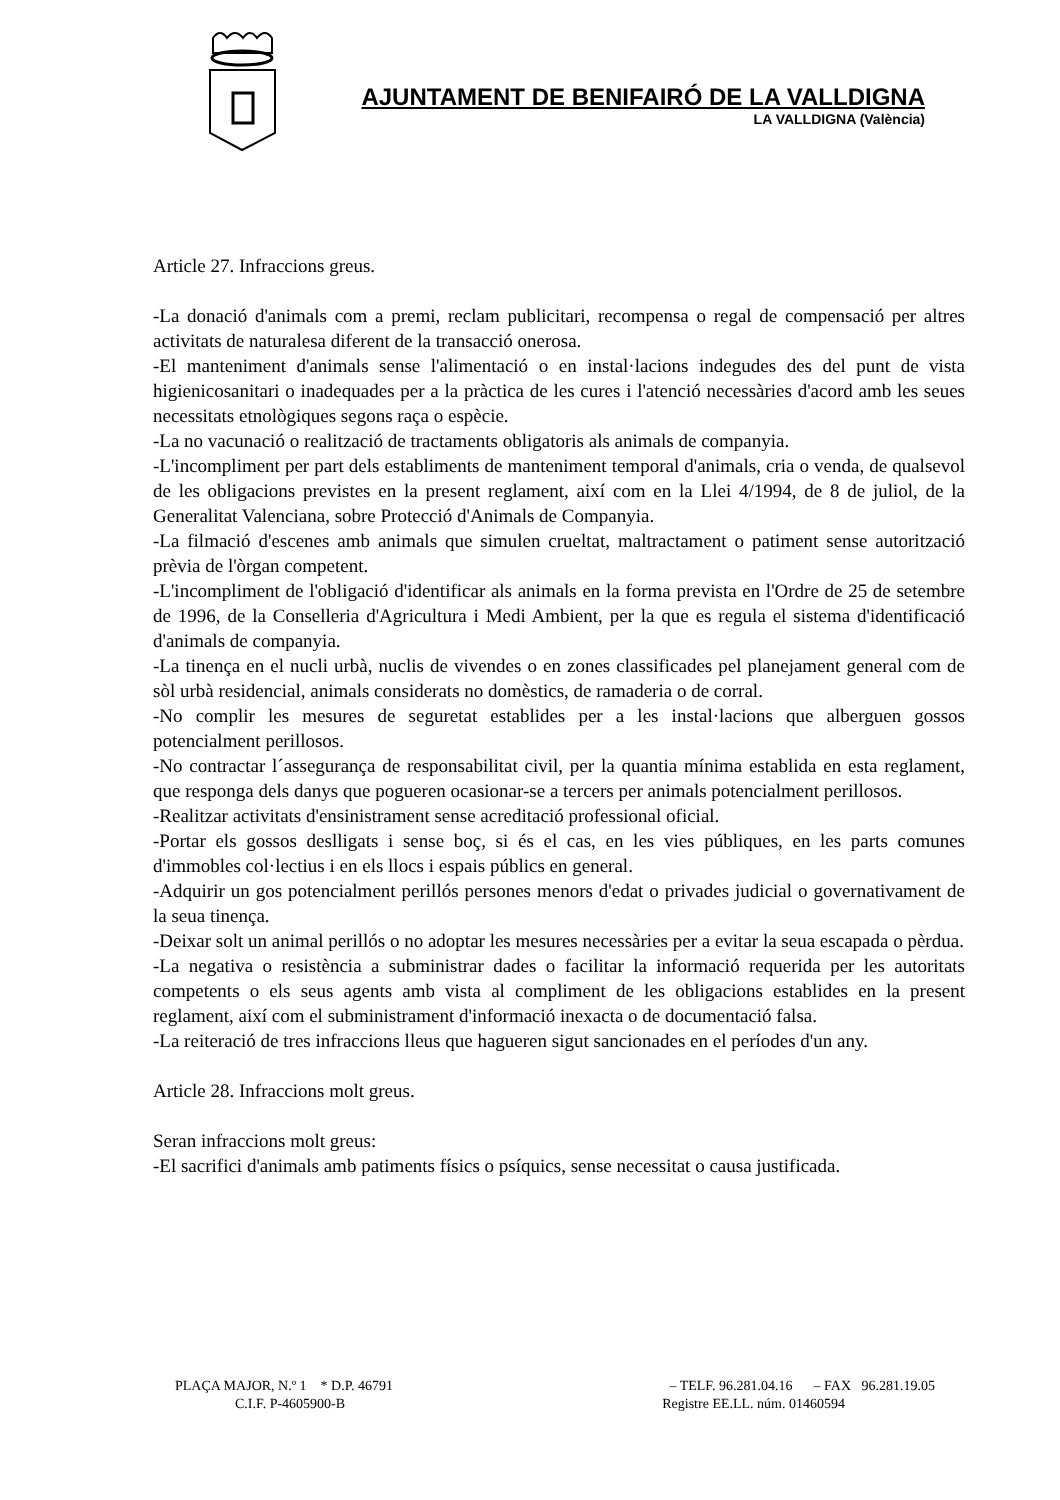AJUNTAMENT DE BENIFAIRÓ DE LA VALLDIGNA
LA VALLDIGNA (València)
Article 27. Infraccions greus.
-La donació d'animals com a premi, reclam publicitari, recompensa o regal de compensació per altres activitats de naturalesa diferent de la transacció onerosa.
-El manteniment d'animals sense l'alimentació o en instal·lacions indegudes des del punt de vista higienicosanitari o inadequades per a la pràctica de les cures i l'atenció necessàries d'acord amb les seues necessitats etnològiques segons raça o espècie.
-La no vacunació o realització de tractaments obligatoris als animals de companyia.
-L'incompliment per part dels establiments de manteniment temporal d'animals, cria o venda, de qualsevol de les obligacions previstes en la present reglament, així com en la Llei 4/1994, de 8 de juliol, de la Generalitat Valenciana, sobre Protecció d'Animals de Companyia.
-La filmació d'escenes amb animals que simulen crueltat, maltractament o patiment sense autorització prèvia de l'òrgan competent.
-L'incompliment de l'obligació d'identificar als animals en la forma prevista en l'Ordre de 25 de setembre de 1996, de la Conselleria d'Agricultura i Medi Ambient, per la que es regula el sistema d'identificació d'animals de companyia.
-La tinença en el nucli urbà, nuclis de vivendes o en zones classificades pel planejament general com de sòl urbà residencial, animals considerats no domèstics, de ramaderia o de corral.
-No complir les mesures de seguretat establides per a les instal·lacions que alberguen gossos potencialment perillosos.
-No contractar l´assegurança de responsabilitat civil, per la quantia mínima establida en esta reglament, que responga dels danys que pogueren ocasionar-se a tercers per animals potencialment perillosos.
-Realitzar activitats d'ensinistrament sense acreditació professional oficial.
-Portar els gossos deslligats i sense boç, si és el cas, en les vies públiques, en les parts comunes d'immobles col·lectius i en els llocs i espais públics en general.
-Adquirir un gos potencialment perillós persones menors d'edat o privades judicial o governativament de la seua tinença.
-Deixar solt un animal perillós o no adoptar les mesures necessàries per a evitar la seua escapada o pèrdua.
-La negativa o resistència a subministrar dades o facilitar la informació requerida per les autoritats competents o els seus agents amb vista al compliment de les obligacions establides en la present reglament, així com el subministrament d'informació inexacta o de documentació falsa.
-La reiteració de tres infraccions lleus que hagueren sigut sancionades en el períodes d'un any.
Article 28. Infraccions molt greus.
Seran infraccions molt greus:
-El sacrifici d'animals amb patiments físics o psíquics, sense necessitat o causa justificada.
PLAÇA MAJOR, N.º 1 * D.P. 46791 – TELF. 96.281.04.16 – FAX 96.281.19.05
C.I.F. P-4605900-B Registre EE.LL. núm. 01460594